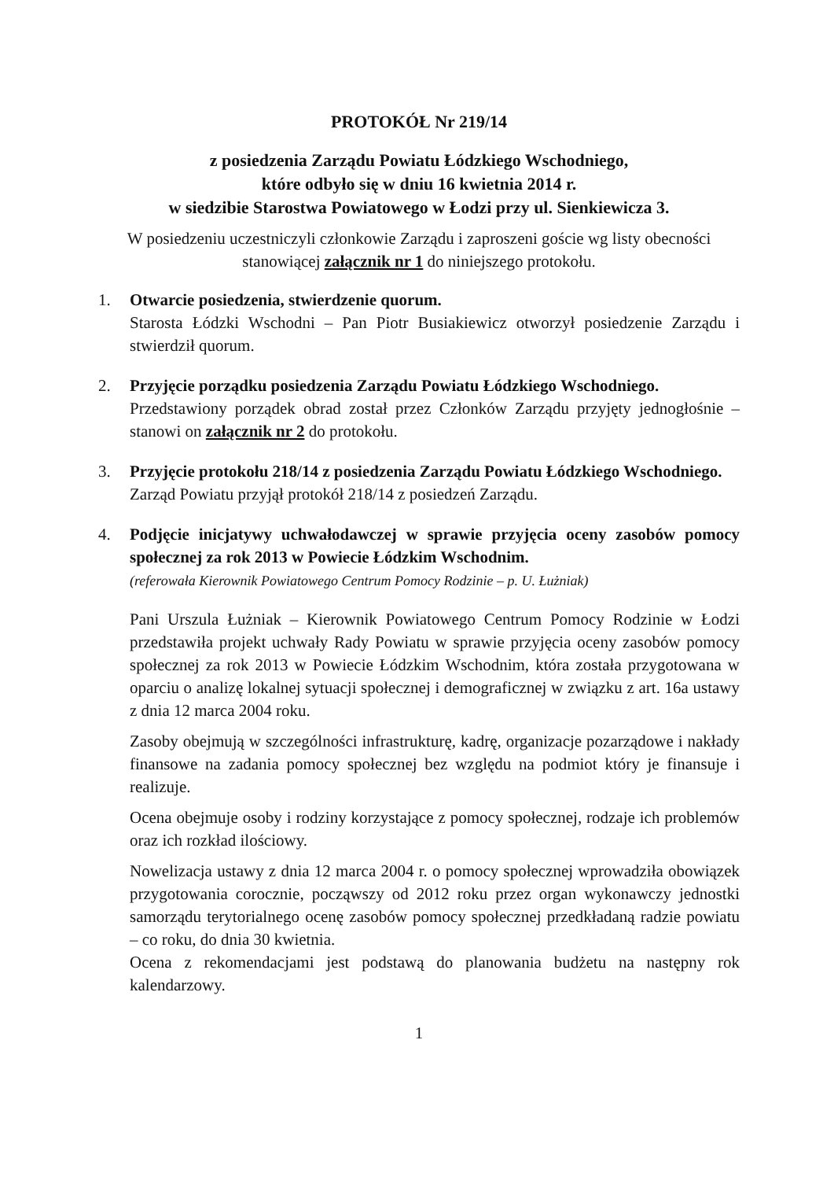PROTOKÓŁ Nr 219/14
z posiedzenia Zarządu Powiatu Łódzkiego Wschodniego,
które odbyło się w dniu 16 kwietnia 2014 r.
w siedzibie Starostwa Powiatowego w Łodzi przy ul. Sienkiewicza 3.
W posiedzeniu uczestniczyli członkowie Zarządu i zaproszeni goście wg listy obecności stanowiącej załącznik nr 1 do niniejszego protokołu.
1. Otwarcie posiedzenia, stwierdzenie quorum.
Starosta Łódzki Wschodni – Pan Piotr Busiakiewicz otworzył posiedzenie Zarządu i stwierdził quorum.
2. Przyjęcie porządku posiedzenia Zarządu Powiatu Łódzkiego Wschodniego.
Przedstawiony porządek obrad został przez Członków Zarządu przyjęty jednogłośnie – stanowi on załącznik nr 2 do protokołu.
3. Przyjęcie protokołu 218/14 z posiedzenia Zarządu Powiatu Łódzkiego Wschodniego.
Zarząd Powiatu przyjął protokół 218/14 z posiedzeń Zarządu.
4. Podjęcie inicjatywy uchwałodawczej w sprawie przyjęcia oceny zasobów pomocy społecznej za rok 2013 w Powiecie Łódzkim Wschodnim.
(referowała Kierownik Powiatowego Centrum Pomocy Rodzinie – p. U. Łużniak)
Pani Urszula Łużniak – Kierownik Powiatowego Centrum Pomocy Rodzinie w Łodzi przedstawiła projekt uchwały Rady Powiatu w sprawie przyjęcia oceny zasobów pomocy społecznej za rok 2013 w Powiecie Łódzkim Wschodnim, która została przygotowana w oparciu o analizę lokalnej sytuacji społecznej i demograficznej w związku z art. 16a ustawy z dnia 12 marca 2004 roku.
Zasoby obejmują w szczególności infrastrukturę, kadrę, organizacje pozarządowe i nakłady finansowe na zadania pomocy społecznej bez względu na podmiot który je finansuje i realizuje.
Ocena obejmuje osoby i rodziny korzystające z pomocy społecznej, rodzaje ich problemów oraz ich rozkład ilościowy.
Nowelizacja ustawy z dnia 12 marca 2004 r. o pomocy społecznej wprowadziła obowiązek przygotowania corocznie, począwszy od 2012 roku przez organ wykonawczy jednostki samorządu terytorialnego ocenę zasobów pomocy społecznej przedkładaną radzie powiatu – co roku, do dnia 30 kwietnia.
Ocena z rekomendacjami jest podstawą do planowania budżetu na następny rok kalendarzowy.
1